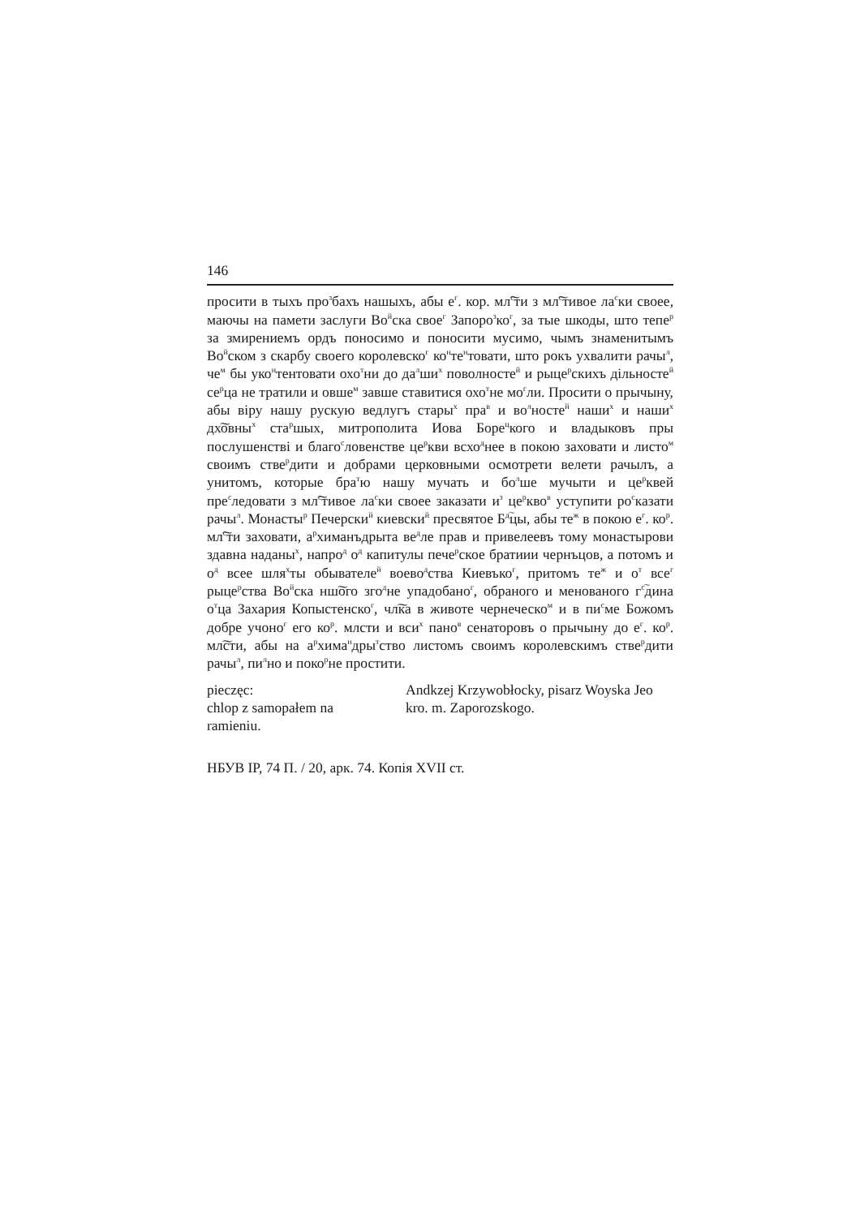146
просити в тыхъ про<sup>з</sup>бахъ нашыхъ, абы е<sup>г</sup>. кор. мл͠<sup>с</sup>ти з мл͠<sup>с</sup>тивое ла<sup>с</sup>ки своее, маючы на памети заслуги Во<sup>й</sup>ска свое<sup>г</sup> Запоро<sup>з</sup>ко<sup>г</sup>, за тые шкоды, што тепе<sup>р</sup> за змирениемъ ордъ поносимо и поносити мусимо, чымъ знаменитымъ Во<sup>й</sup>ском з скарбу своего королевско<sup>г</sup> ко<sup>н</sup>те<sup>н</sup>товати, што рокъ ухвалити рачы<sup>л</sup>, че<sup>м</sup> бы уко<sup>н</sup>тентовати охо<sup>т</sup>ни до да<sup>л</sup>ши<sup>х</sup> поволносте<sup>й</sup> и рыце<sup>р</sup>скихъ дільносте<sup>й</sup> се<sup>р</sup>ца не тратили и овше<sup>м</sup> завше ставитися охо<sup>т</sup>не мо<sup>г</sup>ли. Просити о прычыну, абы віру нашу рускую ведлугъ стары<sup>х</sup> пра<sup>в</sup> и во<sup>л</sup>носте<sup>й</sup> наши<sup>х</sup> и наши<sup>х</sup> дх͠овны<sup>х</sup> ста<sup>р</sup>шых, митрополита Иова Боре<sup>ц</sup>кого и владыковъ пры послушенстві и благо<sup>с</sup>ловенстве це<sup>р</sup>кви всхо<sup>д</sup>нее в покою заховати и листо<sup>м</sup> своимъ стве<sup>р</sup>дити и добрами церковными осмотрети велети рачылъ, а унитомъ, которые бра<sup>т</sup>ю нашу мучать и бо<sup>л</sup>ше мучыти и це<sup>р</sup>квей пре<sup>с</sup>ледовати з мл͠<sup>с</sup>тивое ла<sup>с</sup>ки своее заказати и<sup>з</sup> це<sup>р</sup>кво<sup>в</sup> уступити ро<sup>с</sup>казати рачы<sup>л</sup>. Монасты<sup>р</sup> Печерски<sup>й</sup> киевски<sup>й</sup> пресвятое Б<sup>д͠</sup>цы, абы те<sup>ж</sup> в покою е<sup>г</sup>. ко<sup>р</sup>. мл͠<sup>с</sup>ти заховати, а<sup>р</sup>химанъдрыта ве<sup>д</sup>ле прав и привелеевъ тому монастырови здавна наданы<sup>х</sup>, напро<sup>д</sup> о<sup>д</sup> капитулы пече<sup>р</sup>ское братиии чернъцов, а потомъ и о<sup>д</sup> всее шля<sup>х</sup>ты обывателе<sup>й</sup> воево<sup>д</sup>ства Киевъко<sup>г</sup>, притомъ те<sup>ж</sup> и о<sup>т</sup> все<sup>г</sup> рыце<sup>р</sup>ства Во<sup>й</sup>ска нш͠ого зго<sup>д</sup>не упадобано<sup>г</sup>, обраного и менованого г<sup>с͠</sup>дина о<sup>т</sup>ца Захария Копыстенско<sup>г</sup>, чл͠ка в животе чернеческо<sup>м</sup> и в пи<sup>с</sup>ме Божомъ добре учоно<sup>г</sup> его ко<sup>р</sup>. млсти и вси<sup>х</sup> пано<sup>в</sup> сенаторовъ о прычыну до е<sup>г</sup>. ко<sup>р</sup>. мл͠сти, абы на а<sup>р</sup>хима<sup>н</sup>дры<sup>т</sup>ство листомъ своимъ королевскимъ стве<sup>р</sup>дити рачы<sup>л</sup>, пи<sup>л</sup>но и поко<sup>р</sup>не простити.
pieczęc:
chlop z samopałem na
ramieniu.
Andkzej Krzywobłocky, pisarz Woyska Jeo
kro. m. Zaporozskogo.
НБУВ ІР, 74 П. / 20, арк. 74. Копія XVII ст.